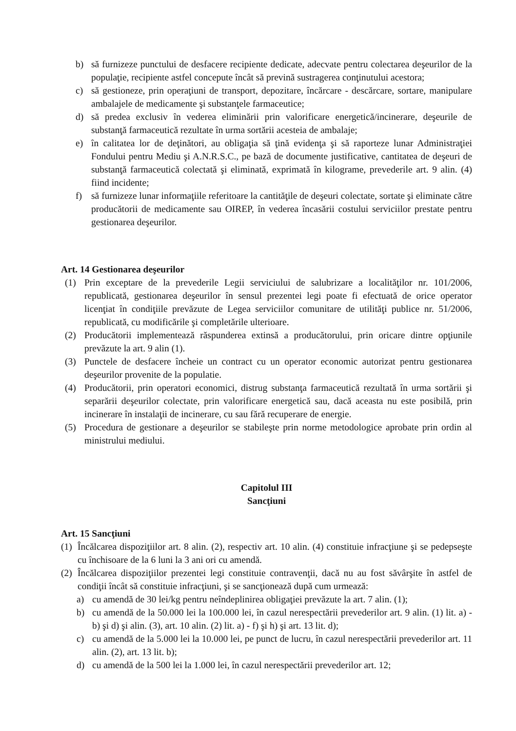b) să furnizeze punctului de desfacere recipiente dedicate, adecvate pentru colectarea deşeurilor de la populaţie, recipiente astfel concepute încât să prevină sustragerea conţinutului acestora;
c) să gestioneze, prin operaţiuni de transport, depozitare, încărcare - descărcare, sortare, manipulare ambalajele de medicamente şi substanţele farmaceutice;
d) să predea exclusiv în vederea eliminării prin valorificare energetică/incinerare, deşeurile de substanţă farmaceutică rezultate în urma sortării acesteia de ambalaje;
e) în calitatea lor de deţinători, au obligaţia să ţină evidenţa şi să raporteze lunar Administraţiei Fondului pentru Mediu şi A.N.R.S.C., pe bază de documente justificative, cantitatea de deşeuri de substanţă farmaceutică colectată şi eliminată, exprimată în kilograme, prevederile art. 9 alin. (4) fiind incidente;
f) să furnizeze lunar informaţiile referitoare la cantităţile de deşeuri colectate, sortate şi eliminate către producătorii de medicamente sau OIREP, în vederea încasării costului serviciilor prestate pentru gestionarea deşeurilor.
Art. 14 Gestionarea deşeurilor
(1) Prin exceptare de la prevederile Legii serviciului de salubrizare a localităţilor nr. 101/2006, republicată, gestionarea deşeurilor în sensul prezentei legi poate fi efectuată de orice operator licenţiat în condiţiile prevăzute de Legea serviciilor comunitare de utilităţi publice nr. 51/2006, republicată, cu modificările şi completările ulterioare.
(2) Producătorii implementează răspunderea extinsă a producătorului, prin oricare dintre opţiunile prevăzute la art. 9 alin (1).
(3) Punctele de desfacere încheie un contract cu un operator economic autorizat pentru gestionarea deşeurilor provenite de la populatie.
(4) Producătorii, prin operatori economici, distrug substanţa farmaceutică rezultată în urma sortării şi separării deşeurilor colectate, prin valorificare energetică sau, dacă aceasta nu este posibilă, prin incinerare în instalaţii de incinerare, cu sau fără recuperare de energie.
(5) Procedura de gestionare a deşeurilor se stabileşte prin norme metodologice aprobate prin ordin al ministrului mediului.
Capitolul III
Sancţiuni
Art. 15 Sancţiuni
(1) Încălcarea dispoziţiilor art. 8 alin. (2), respectiv art. 10 alin. (4) constituie infracţiune şi se pedepseşte cu închisoare de la 6 luni la 3 ani ori cu amendă.
(2) Încălcarea dispoziţiilor prezentei legi constituie contravenţii, dacă nu au fost săvârşite în astfel de condiţii încât să constituie infracţiuni, şi se sancţionează după cum urmează:
a) cu amendă de 30 lei/kg pentru neîndeplinirea obligaţiei prevăzute la art. 7 alin. (1);
b) cu amendă de la 50.000 lei la 100.000 lei, în cazul nerespectării prevederilor art. 9 alin. (1) lit. a) - b) şi d) şi alin. (3), art. 10 alin. (2) lit. a) - f) şi h) şi art. 13 lit. d);
c) cu amendă de la 5.000 lei la 10.000 lei, pe punct de lucru, în cazul nerespectării prevederilor art. 11 alin. (2), art. 13 lit. b);
d) cu amendă de la 500 lei la 1.000 lei, în cazul nerespectării prevederilor art. 12;